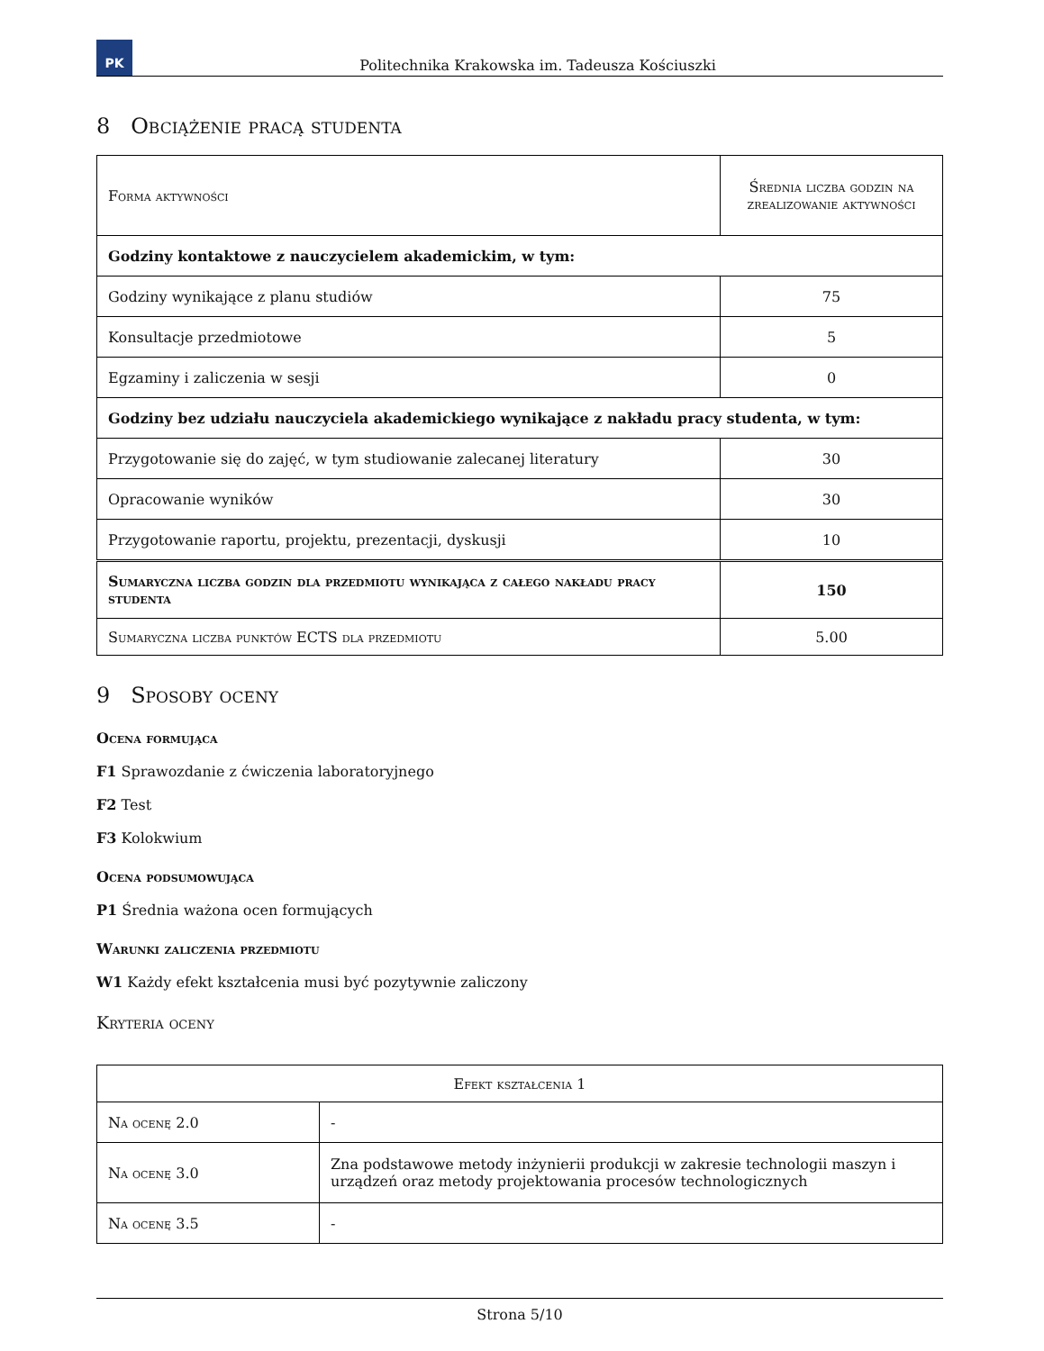PK
Politechnika Krakowska im. Tadeusza Kościuszki
8 Obciążenie pracą studenta
| Forma aktywności | Średnia liczba godzin na zrealizowanie aktywności |
| --- | --- |
| Godziny kontaktowe z nauczycielem akademickim, w tym: | |
| Godziny wynikające z planu studiów | 75 |
| Konsultacje przedmiotowe | 5 |
| Egzaminy i zaliczenia w sesji | 0 |
| Godziny bez udziału nauczyciela akademickiego wynikające z nakładu pracy studenta, w tym: | |
| Przygotowanie się do zajęć, w tym studiowanie zalecanej literatury | 30 |
| Opracowanie wyników | 30 |
| Przygotowanie raportu, projektu, prezentacji, dyskusji | 10 |
| Sumaryczna liczba godzin dla przedmiotu wynikająca z całego nakładu pracy studenta | 150 |
| Sumaryczna liczba punktów ECTS dla przedmiotu | 5.00 |
9 Sposoby oceny
Ocena formująca
F1 Sprawozdanie z ćwiczenia laboratoryjnego
F2 Test
F3 Kolokwium
Ocena podsumowująca
P1 Średnia ważona ocen formujących
Warunki zaliczenia przedmiotu
W1 Każdy efekt kształcenia musi być pozytywnie zaliczony
Kryteria oceny
| Efekt kształcenia 1 | |
| --- | --- |
| Na ocenę 2.0 | - |
| Na ocenę 3.0 | Zna podstawowe metody inżynierii produkcji w zakresie technologii maszyn i urządzeń oraz metody projektowania procesów technologicznych |
| Na ocenę 3.5 | - |
Strona 5/10